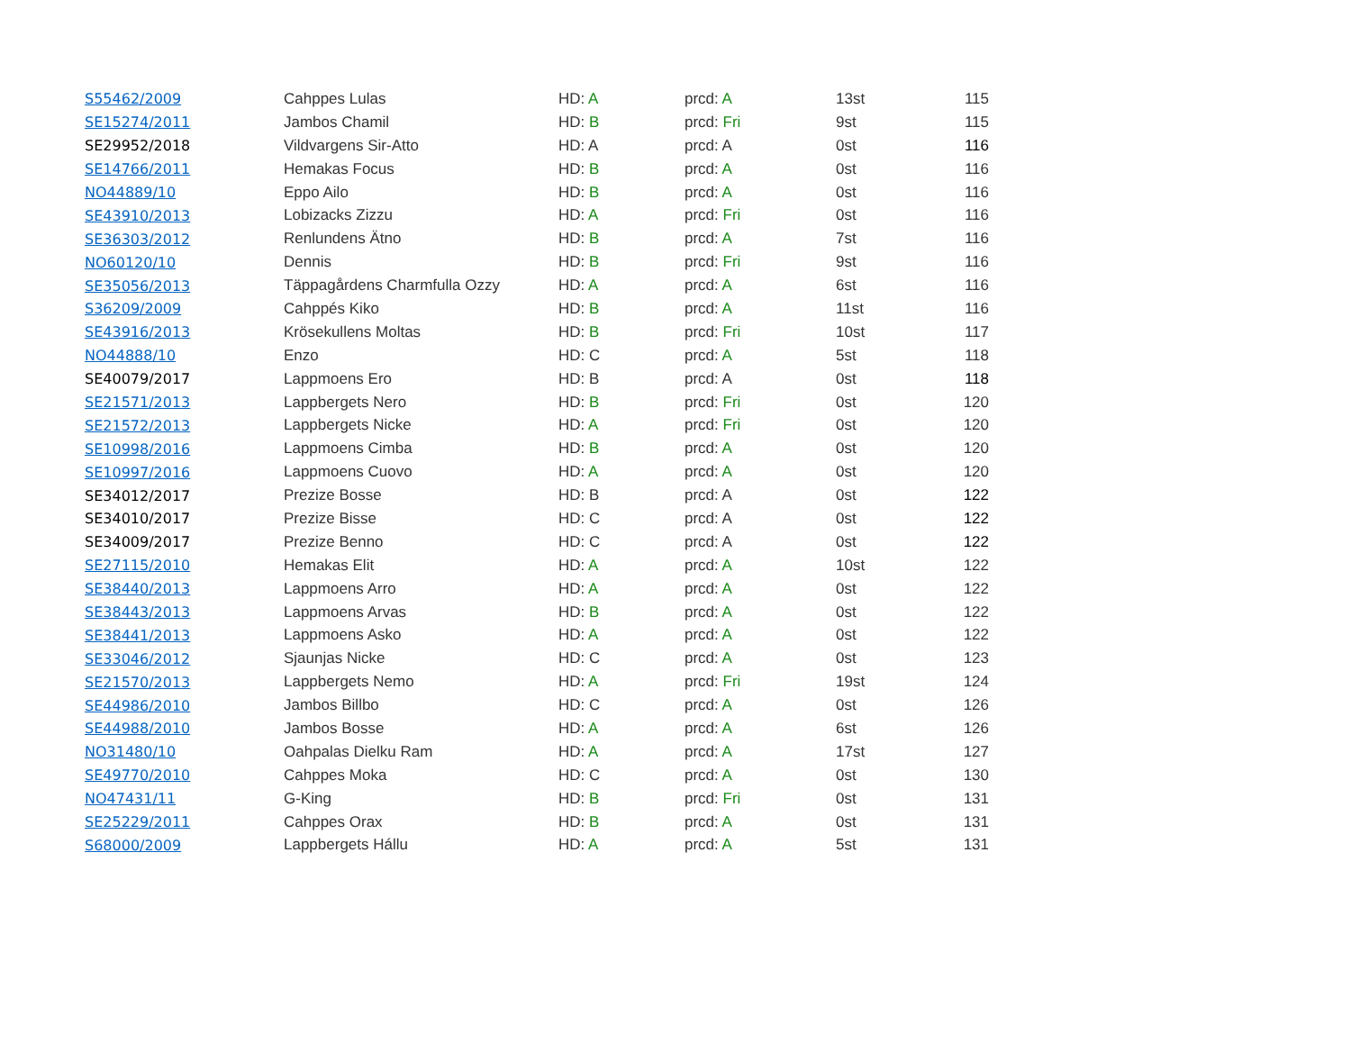| S55462/2009 | Cahppes Lulas | HD: A | prcd: A | 13st | 115 |
| SE15274/2011 | Jambos Chamil | HD: B | prcd: Fri | 9st | 115 |
| SE29952/2018 | Vildvargens Sir-Atto | HD: A | prcd: A | 0st | 116 |
| SE14766/2011 | Hemakas Focus | HD: B | prcd: A | 0st | 116 |
| NO44889/10 | Eppo Ailo | HD: B | prcd: A | 0st | 116 |
| SE43910/2013 | Lobizacks Zizzu | HD: A | prcd: Fri | 0st | 116 |
| SE36303/2012 | Renlundens Ätno | HD: B | prcd: A | 7st | 116 |
| NO60120/10 | Dennis | HD: B | prcd: Fri | 9st | 116 |
| SE35056/2013 | Täppagårdens Charmfulla Ozzy | HD: A | prcd: A | 6st | 116 |
| S36209/2009 | Cahppés Kiko | HD: B | prcd: A | 11st | 116 |
| SE43916/2013 | Krösekullens Moltas | HD: B | prcd: Fri | 10st | 117 |
| NO44888/10 | Enzo | HD: C | prcd: A | 5st | 118 |
| SE40079/2017 | Lappmoens Ero | HD: B | prcd: A | 0st | 118 |
| SE21571/2013 | Lappbergets Nero | HD: B | prcd: Fri | 0st | 120 |
| SE21572/2013 | Lappbergets Nicke | HD: A | prcd: Fri | 0st | 120 |
| SE10998/2016 | Lappmoens Cimba | HD: B | prcd: A | 0st | 120 |
| SE10997/2016 | Lappmoens Cuovo | HD: A | prcd: A | 0st | 120 |
| SE34012/2017 | Prezize Bosse | HD: B | prcd: A | 0st | 122 |
| SE34010/2017 | Prezize Bisse | HD: C | prcd: A | 0st | 122 |
| SE34009/2017 | Prezize Benno | HD: C | prcd: A | 0st | 122 |
| SE27115/2010 | Hemakas Elit | HD: A | prcd: A | 10st | 122 |
| SE38440/2013 | Lappmoens Arro | HD: A | prcd: A | 0st | 122 |
| SE38443/2013 | Lappmoens Arvas | HD: B | prcd: A | 0st | 122 |
| SE38441/2013 | Lappmoens Asko | HD: A | prcd: A | 0st | 122 |
| SE33046/2012 | Sjaunjas Nicke | HD: C | prcd: A | 0st | 123 |
| SE21570/2013 | Lappbergets Nemo | HD: A | prcd: Fri | 19st | 124 |
| SE44986/2010 | Jambos Billbo | HD: C | prcd: A | 0st | 126 |
| SE44988/2010 | Jambos Bosse | HD: A | prcd: A | 6st | 126 |
| NO31480/10 | Oahpalas Dielku Ram | HD: A | prcd: A | 17st | 127 |
| SE49770/2010 | Cahppes Moka | HD: C | prcd: A | 0st | 130 |
| NO47431/11 | G-King | HD: B | prcd: Fri | 0st | 131 |
| SE25229/2011 | Cahppes Orax | HD: B | prcd: A | 0st | 131 |
| S68000/2009 | Lappbergets Hállu | HD: A | prcd: A | 5st | 131 |